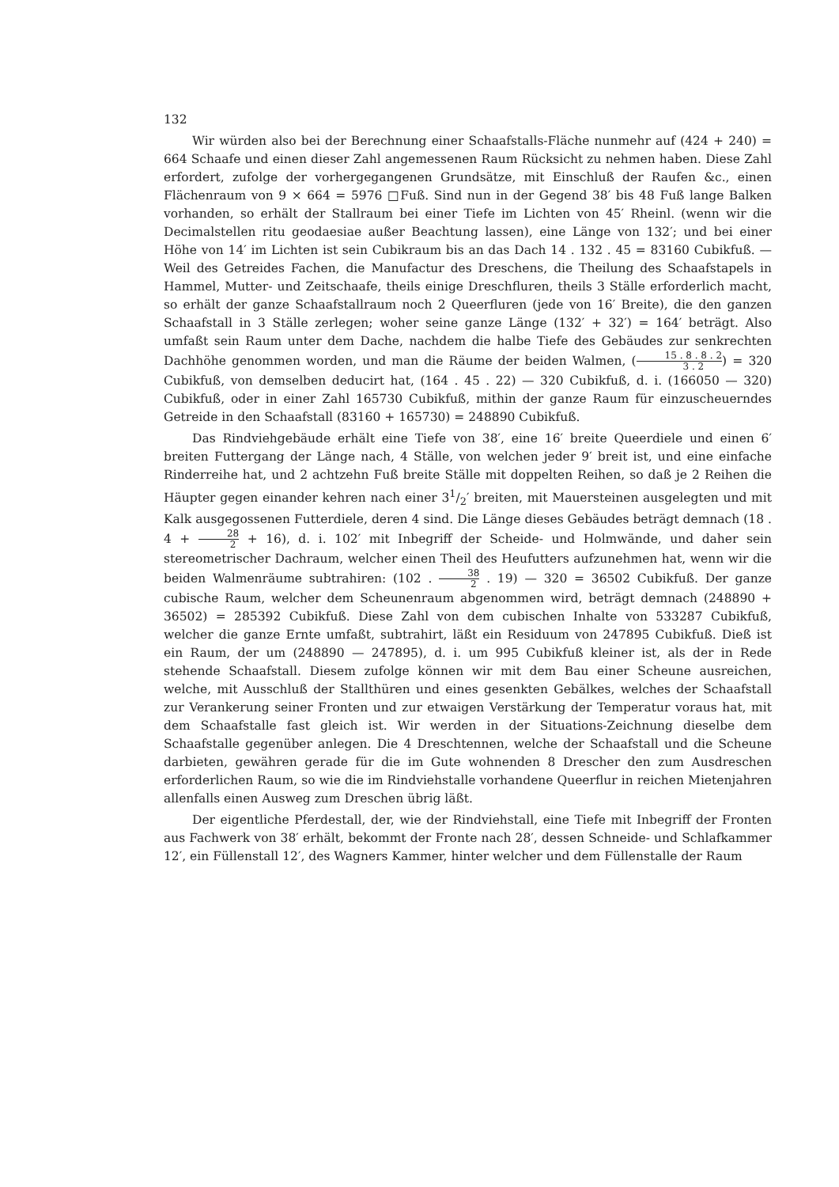132
Wir würden also bei der Berechnung einer Schaafstalls-Fläche nunmehr auf (424 + 240) = 664 Schaafe und einen dieser Zahl angemessenen Raum Rücksicht zu nehmen haben. Diese Zahl erfordert, zufolge der vorhergegangenen Grundsätze, mit Einschluß der Raufen &c., einen Flächenraum von 9 × 664 = 5976 □Fuß. Sind nun in der Gegend 38′ bis 48 Fuß lange Balken vorhanden, so erhält der Stallraum bei einer Tiefe im Lichten von 45′ Rheinl. (wenn wir die Decimalstellen ritu geodaesiae außer Beachtung lassen), eine Länge von 132′; und bei einer Höhe von 14′ im Lichten ist sein Cubikraum bis an das Dach 14 . 132 . 45 = 83160 Cubikfuß. — Weil des Getreides Fachen, die Manufactur des Dreschens, die Theilung des Schaafstapels in Hammel, Mutter- und Zeitschaafe, theils einige Dreschfluren, theils 3 Ställe erforderlich macht, so erhält der ganze Schaafstallraum noch 2 Queerfluren (jede von 16′ Breite), die den ganzen Schaafstall in 3 Ställe zerlegen; woher seine ganze Länge (132′ + 32′) = 164′ beträgt. Also umfaßt sein Raum unter dem Dache, nachdem die halbe Tiefe des Gebäudes zur senkrechten Dachhöhe genommen worden, und man die Räume der beiden Walmen, (15 . 8 . 8 . 2 3 . 2) = 320 Cubikfuß, von demselben deducirt hat, (164 . 45 . 22) — 320 Cubikfuß, d. i. (166050 — 320) Cubikfuß, oder in einer Zahl 165730 Cubikfuß, mithin der ganze Raum für einzuscheuerndes Getreide in den Schaafstall (83160 + 165730) = 248890 Cubikfuß.
Das Rindviehgebäude erhält eine Tiefe von 38′, eine 16′ breite Queerdiele und einen 6′ breiten Futtergang der Länge nach, 4 Ställe, von welchen jeder 9′ breit ist, und eine einfache Rinderreihe hat, und 2 achtzehn Fuß breite Ställe mit doppelten Reihen, so daß je 2 Reihen die Häupter gegen einander kehren nach einer 31/2′ breiten, mit Mauersteinen ausgelegten und mit Kalk ausgegossenen Futterdiele, deren 4 sind. Die Länge dieses Gebäudes beträgt demnach (18 . 4 + 28 2 + 16), d. i. 102′ mit Inbegriff der Scheide- und Holmwände, und daher sein stereometrischer Dachraum, welcher einen Theil des Heufutters aufzunehmen hat, wenn wir die beiden Walmenräume subtrahiren: (102 . 38 2 . 19) — 320 = 36502 Cubikfuß. Der ganze cubische Raum, welcher dem Scheunenraum abgenommen wird, beträgt demnach (248890 + 36502) = 285392 Cubikfuß. Diese Zahl von dem cubischen Inhalte von 533287 Cubikfuß, welcher die ganze Ernte umfaßt, subtrahirt, läßt ein Residuum von 247895 Cubikfuß. Dieß ist ein Raum, der um (248890 — 247895), d. i. um 995 Cubikfuß kleiner ist, als der in Rede stehende Schaafstall. Diesem zufolge können wir mit dem Bau einer Scheune ausreichen, welche, mit Ausschluß der Stallthüren und eines gesenkten Gebälkes, welches der Schaafstall zur Verankerung seiner Fronten und zur etwaigen Verstärkung der Temperatur voraus hat, mit dem Schaafstalle fast gleich ist. Wir werden in der Situations-Zeichnung dieselbe dem Schaafstalle gegenüber anlegen. Die 4 Dreschtennen, welche der Schaafstall und die Scheune darbieten, gewähren gerade für die im Gute wohnenden 8 Drescher den zum Ausdreschen erforderlichen Raum, so wie die im Rindviehstalle vorhandene Queerflur in reichen Mietenjahren allenfalls einen Ausweg zum Dreschen übrig läßt.
Der eigentliche Pferdestall, der, wie der Rindviehstall, eine Tiefe mit Inbegriff der Fronten aus Fachwerk von 38′ erhält, bekommt der Fronte nach 28′, dessen Schneide- und Schlafkammer 12′, ein Füllenstall 12′, des Wagners Kammer, hinter welcher und dem Füllenstalle der Raum